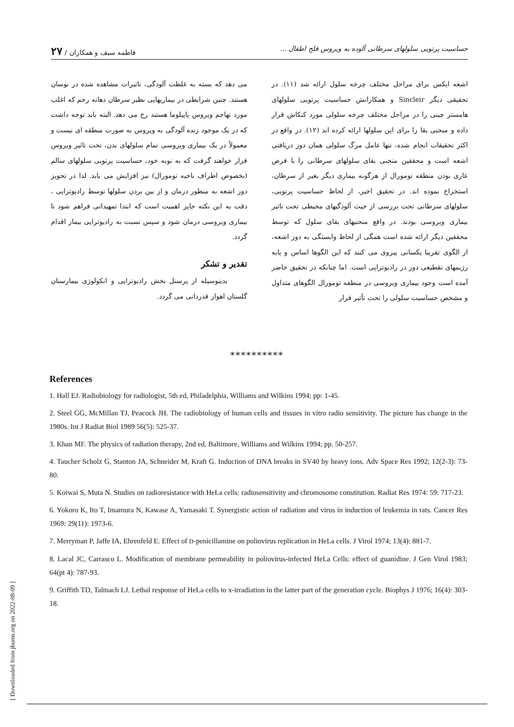حساسیت پرتویی سلولهای سرطانی آلوده به ویروس فلج اطفال ... فاطمه سیف و همکاران / ۲۷
اشعه ایکس برای مراحل مختلف چرخه سلول ارائه شد (۱۱). در تحقیقی دیگر Sincleir و همکارانش حساسیت پرتویی سلولهای هامستر چینی را در مراحل مختلف چرخه سلولی مورد کنکاش قرار داده و منحنی بقا را برای این سلولها ارائه کرده اند (۱۲). در واقع در اکثر تحقیقات انجام شده، تنها عامل مرگ سلولی همان دوز دریافتی اشعه است و محققین منحنی بقای سلولهای سرطانی را با فرض عاری بودن منطقه تومورال از هرگونه بیماری دیگر بغیر از سرطان، استخراج نموده اند. در تحقیق اخیر، از لحاظ حساسیت پرتویی، سلولهای سرطانی تحت بررسی از حیث آلودگیهای محیطی تحت تاثیر بیماری ویروسی بودند. در واقع منحنیهای بقای سلول که توسط محققین دیگر ارائه شده است همگی از لحاظ وابستگی به دوز اشعه، از الگوی تقریبا یکسانی پیروی می کنند که این الگوها اساس و پایه رژیمهای تقطیعی دوز در رادیوتراپی است. اما چنانکه در تحقیق حاضر آمده است وجود بیماری ویروسی در منطقه تومورال الگوهای متداول و مشخص حساسیت سلولی را تحت تأثیر قرار
می دهد که بسته به غلظت آلودگی، تاثیرات مشاهده شده در نوسان هستند. چنین شرایطی در بیماریهایی نظیر سرطان دهانه رحم که اغلب مورد تهاجم ویروس پاپیلوما هستند رخ می دهد. البته باید توجه داشت که در یک موجود زنده آلودگی به ویروس به صورت منطقه ای نیست و معمولاً در یک بیماری ویروسی تمام سلولهای بدن، تحت تاثیر ویروس قرار خواهند گرفت که به نوبه خود، حساسیت پرتویی سلولهای سالم (بخصوص اطراف ناحیه تومورال) نیز افزایش می یابد. لذا در تجویز دوز اشعه به منظور درمان و از بین بردن سلولها توسط رادیوتراپی ، دقت به این نکته حایز اهمیت است که ابتدا تمهیداتی فراهم شود تا بیماری ویروسی درمان شود و سپس نسبت به رادیوتراپی بیمار اقدام گردد.
تقدیر و تشکر
بدینوسیله از پرسنل بخش رادیوتراپی و انکولوژی بیمارستان گلستان اهواز قدردانی می گردد.
**********
References
1. Hall EJ. Radiobiology for radiologist, 5th ed, Philadelphia, Williams and Wilkins 1994; pp: 1-45.
2. Steel GG, McMillan TJ, Peacock JH. The radiobiology of human cells and tissues in vitro radio sensitivity. The picture has change in the 1980s. Int J Radiat Biol 1989 56(5): 525-37.
3. Khan MF. The physics of radiation therapy, 2nd ed, Baltimore, Williams and Wilkins 1994; pp. 50-257.
4. Taucher Scholz G, Stanton JA, Schneider M, Kraft G. Induction of DNA breaks in SV40 by heavy ions. Adv Space Res 1992; 12(2-3): 73-80.
5. Koiwai S, Muta N. Studies on radioresistance with HeLa cells: radiosensitivity and chromosome constitution. Radiat Res 1974: 59: 717-23.
6. Yokoro K, Ito T, Imamura N, Kawase A, Yamasaki T. Synergistic action of radiation and virus in induction of leukemia in rats. Cancer Res 1969: 29(11): 1973-6.
7. Merryman P, Jaffe IA, Ehrenfeld E. Effect of D-penicillamine on poliovirus replication in HeLa cells. J Virol 1974; 13(4): 881-7.
8. Lacal JC, Carrasco L. Modification of membrane permeability in poliovirus-infected HeLa Cells: effect of guanidine. J Gen Virol 1983; 64(pt 4): 787-93.
9. Griffith TD, Talmach LJ. Lethal response of HeLa cells to x-irradiation in the latter part of the generation cycle. Biophys J 1976; 16(4): 303-18.
[ Downloaded from jbums.org on 2022-08-09 ]